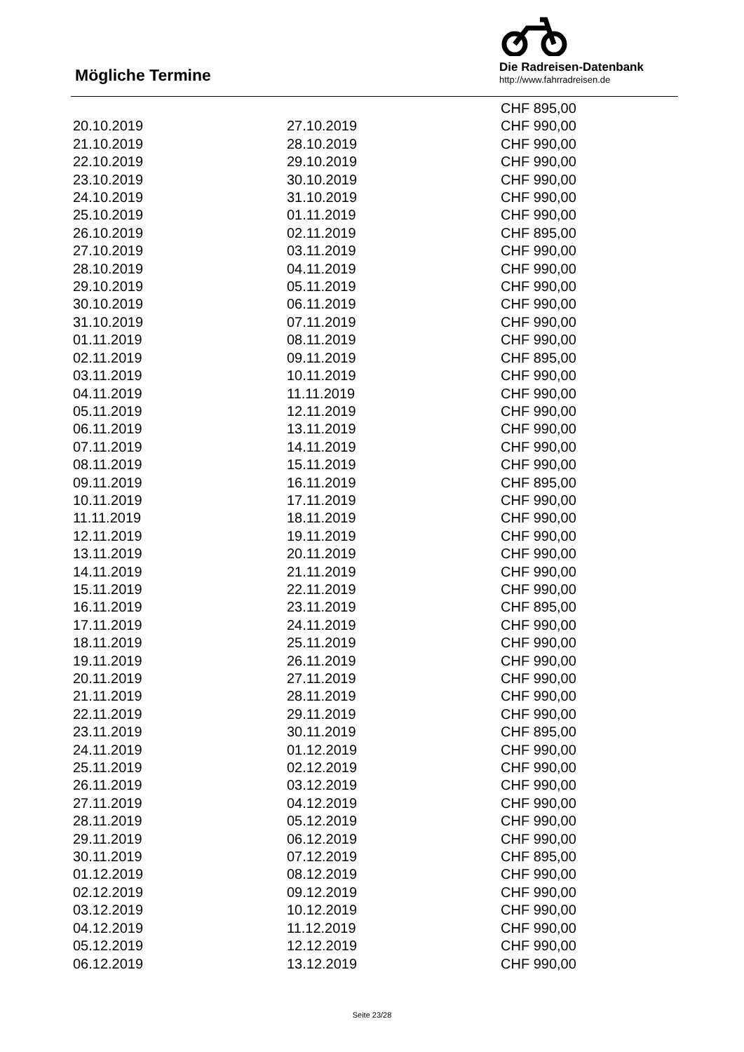Mögliche Termine
Die Radreisen-Datenbank
http://www.fahrradreisen.de
| | | CHF 895,00 |
| 20.10.2019 | 27.10.2019 | CHF 990,00 |
| 21.10.2019 | 28.10.2019 | CHF 990,00 |
| 22.10.2019 | 29.10.2019 | CHF 990,00 |
| 23.10.2019 | 30.10.2019 | CHF 990,00 |
| 24.10.2019 | 31.10.2019 | CHF 990,00 |
| 25.10.2019 | 01.11.2019 | CHF 990,00 |
| 26.10.2019 | 02.11.2019 | CHF 895,00 |
| 27.10.2019 | 03.11.2019 | CHF 990,00 |
| 28.10.2019 | 04.11.2019 | CHF 990,00 |
| 29.10.2019 | 05.11.2019 | CHF 990,00 |
| 30.10.2019 | 06.11.2019 | CHF 990,00 |
| 31.10.2019 | 07.11.2019 | CHF 990,00 |
| 01.11.2019 | 08.11.2019 | CHF 990,00 |
| 02.11.2019 | 09.11.2019 | CHF 895,00 |
| 03.11.2019 | 10.11.2019 | CHF 990,00 |
| 04.11.2019 | 11.11.2019 | CHF 990,00 |
| 05.11.2019 | 12.11.2019 | CHF 990,00 |
| 06.11.2019 | 13.11.2019 | CHF 990,00 |
| 07.11.2019 | 14.11.2019 | CHF 990,00 |
| 08.11.2019 | 15.11.2019 | CHF 990,00 |
| 09.11.2019 | 16.11.2019 | CHF 895,00 |
| 10.11.2019 | 17.11.2019 | CHF 990,00 |
| 11.11.2019 | 18.11.2019 | CHF 990,00 |
| 12.11.2019 | 19.11.2019 | CHF 990,00 |
| 13.11.2019 | 20.11.2019 | CHF 990,00 |
| 14.11.2019 | 21.11.2019 | CHF 990,00 |
| 15.11.2019 | 22.11.2019 | CHF 990,00 |
| 16.11.2019 | 23.11.2019 | CHF 895,00 |
| 17.11.2019 | 24.11.2019 | CHF 990,00 |
| 18.11.2019 | 25.11.2019 | CHF 990,00 |
| 19.11.2019 | 26.11.2019 | CHF 990,00 |
| 20.11.2019 | 27.11.2019 | CHF 990,00 |
| 21.11.2019 | 28.11.2019 | CHF 990,00 |
| 22.11.2019 | 29.11.2019 | CHF 990,00 |
| 23.11.2019 | 30.11.2019 | CHF 895,00 |
| 24.11.2019 | 01.12.2019 | CHF 990,00 |
| 25.11.2019 | 02.12.2019 | CHF 990,00 |
| 26.11.2019 | 03.12.2019 | CHF 990,00 |
| 27.11.2019 | 04.12.2019 | CHF 990,00 |
| 28.11.2019 | 05.12.2019 | CHF 990,00 |
| 29.11.2019 | 06.12.2019 | CHF 990,00 |
| 30.11.2019 | 07.12.2019 | CHF 895,00 |
| 01.12.2019 | 08.12.2019 | CHF 990,00 |
| 02.12.2019 | 09.12.2019 | CHF 990,00 |
| 03.12.2019 | 10.12.2019 | CHF 990,00 |
| 04.12.2019 | 11.12.2019 | CHF 990,00 |
| 05.12.2019 | 12.12.2019 | CHF 990,00 |
| 06.12.2019 | 13.12.2019 | CHF 990,00 |
Seite 23/28